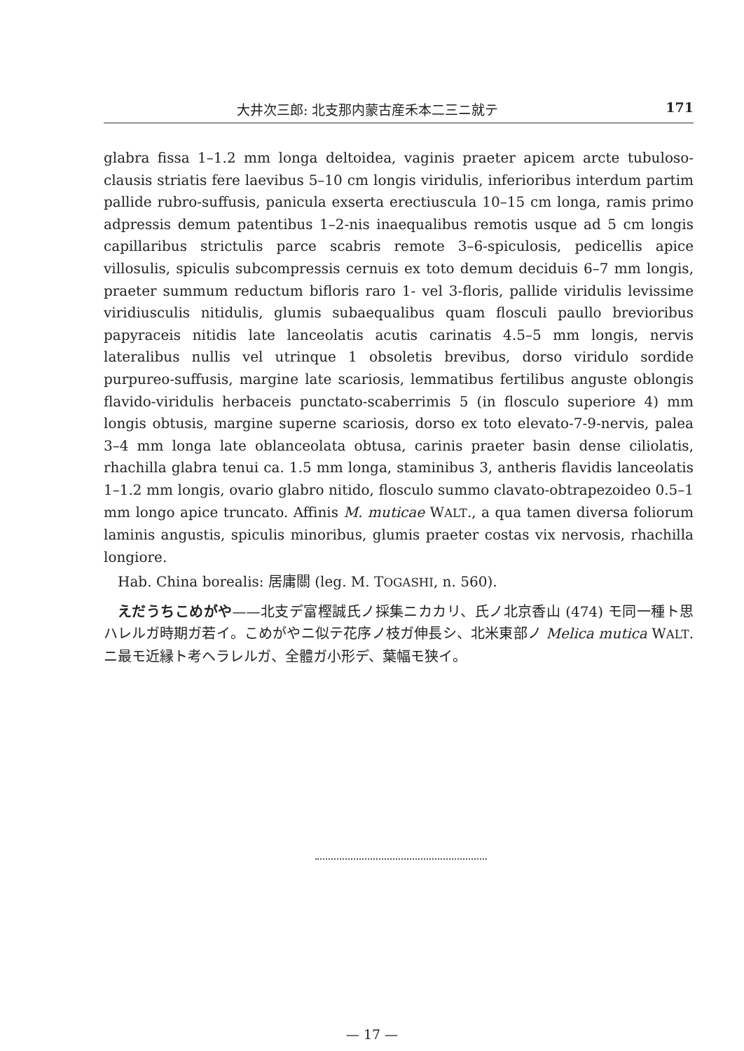大井次三郎: 北支那内蒙古産禾本二三ニ就テ 171
glabra fissa 1–1.2 mm longa deltoidea, vaginis praeter apicem arcte tubuloso-clausis striatis fere laevibus 5–10 cm longis viridulis, inferioribus interdum partim pallide rubro-suffusis, panicula exserta erectiuscula 10–15 cm longa, ramis primo adpressis demum patentibus 1–2-nis inaequalibus remotis usque ad 5 cm longis capillaribus strictulis parce scabris remote 3–6-spiculosis, pedicellis apice villosulis, spiculis subcompressis cernuis ex toto demum deciduis 6–7 mm longis, praeter summum reductum bifloris raro 1- vel 3-floris, pallide viridulis levissime viridiusculis nitidulis, glumis subaequalibus quam flosculi paullo brevioribus papyraceis nitidis late lanceolatis acutis carinatis 4.5–5 mm longis, nervis lateralibus nullis vel utrinque 1 obsoletis brevibus, dorso viridulo sordide purpureo-suffusis, margine late scariosis, lemmatibus fertilibus anguste oblongis flavido-viridulis herbaceis punctato-scaberrimis 5 (in flosculo superiore 4) mm longis obtusis, margine superne scariosis, dorso ex toto elevato-7-9-nervis, palea 3–4 mm longa late oblanceolata obtusa, carinis praeter basin dense ciliolatis, rhachilla glabra tenui ca. 1.5 mm longa, staminibus 3, antheris flavidis lanceolatis 1–1.2 mm longis, ovario glabro nitido, flosculo summo clavato-obtrapezoideo 0.5–1 mm longo apice truncato. Affinis M. muticae WALT., a qua tamen diversa foliorum laminis angustis, spiculis minoribus, glumis praeter costas vix nervosis, rhachilla longiore.
Hab. China borealis: 居庸關 (leg. M. TOGASHI, n. 560).
えだうちこめがや——北支デ富樫誠氏ノ採集ニカカリ、氏ノ北京香山 (474) モ同一種ト思ハレルガ時期ガ若イ。こめがやニ似テ花序ノ枝ガ伸長シ、北米東部ノ Melica mutica WALT. ニ最モ近縁ト考ヘラレルガ、全體ガ小形デ、葉幅モ狭イ。
— 17 —